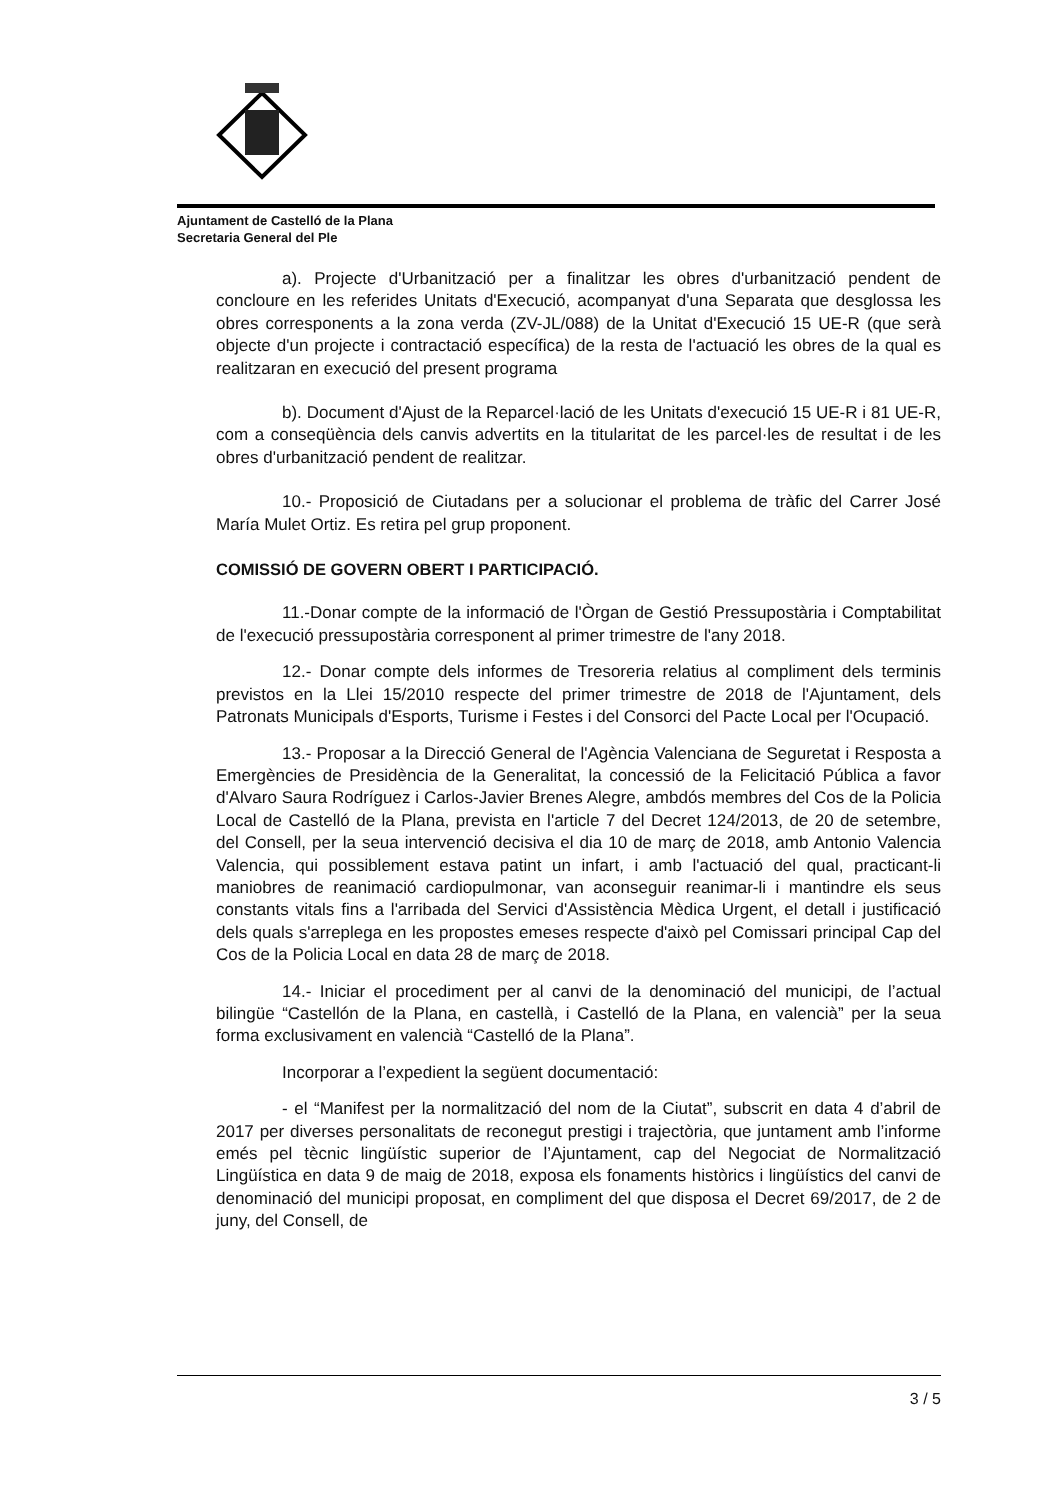Ajuntament de Castelló de la Plana
Secretaria General del Ple
a). Projecte d'Urbanització per a finalitzar les obres d'urbanització pendent de concloure en les referides Unitats d'Execució, acompanyat d'una Separata que desglossa les obres corresponents a la zona verda (ZV-JL/088) de la Unitat d'Execució 15 UE-R (que serà objecte d'un projecte i contractació específica) de la resta de l'actuació les obres de la qual es realitzaran en execució del present programa
b). Document d'Ajust de la Reparcel·lació de les Unitats d'execució 15 UE-R i 81 UE-R, com a conseqüència dels canvis advertits en la titularitat de les parcel·les de resultat i de les obres d'urbanització pendent de realitzar.
10.- Proposició de Ciutadans per a solucionar el problema de tràfic del Carrer José María Mulet Ortiz. Es retira pel grup proponent.
COMISSIÓ DE GOVERN OBERT I PARTICIPACIÓ.
11.-Donar compte de la informació de l'Òrgan de Gestió Pressupostària i Comptabilitat de l'execució pressupostària corresponent al primer trimestre de l'any 2018.
12.- Donar compte dels informes de Tresoreria relatius al compliment dels terminis previstos en la Llei 15/2010 respecte del primer trimestre de 2018 de l'Ajuntament, dels Patronats Municipals d'Esports, Turisme i Festes i del Consorci del Pacte Local per l'Ocupació.
13.- Proposar a la Direcció General de l'Agència Valenciana de Seguretat i Resposta a Emergències de Presidència de la Generalitat, la concessió de la Felicitació Pública a favor d'Alvaro Saura Rodríguez i Carlos-Javier Brenes Alegre, ambdós membres del Cos de la Policia Local de Castelló de la Plana, prevista en l'article 7 del Decret 124/2013, de 20 de setembre, del Consell, per la seua intervenció decisiva el dia 10 de març de 2018, amb Antonio Valencia Valencia, qui possiblement estava patint un infart, i amb l'actuació del qual, practicant-li maniobres de reanimació cardiopulmonar, van aconseguir reanimar-li i mantindre els seus constants vitals fins a l'arribada del Servici d'Assistència Mèdica Urgent, el detall i justificació dels quals s'arreplega en les propostes emeses respecte d'això pel Comissari principal Cap del Cos de la Policia Local en data 28 de març de 2018.
14.- Iniciar el procediment per al canvi de la denominació del municipi, de l’actual bilingüe “Castellón de la Plana, en castellà, i Castelló de la Plana, en valencià” per la seua forma exclusivament en valencià “Castelló de la Plana”.
Incorporar a l’expedient la següent documentació:
- el “Manifest per la normalització del nom de la Ciutat”, subscrit en data 4 d’abril de 2017 per diverses personalitats de reconegut prestigi i trajectòria, que juntament amb l’informe emés pel tècnic lingüístic superior de l’Ajuntament, cap del Negociat de Normalització Lingüística en data 9 de maig de 2018, exposa els fonaments històrics i lingüístics del canvi de denominació del municipi proposat, en compliment del que disposa el Decret 69/2017, de 2 de juny, del Consell, de
3 / 5